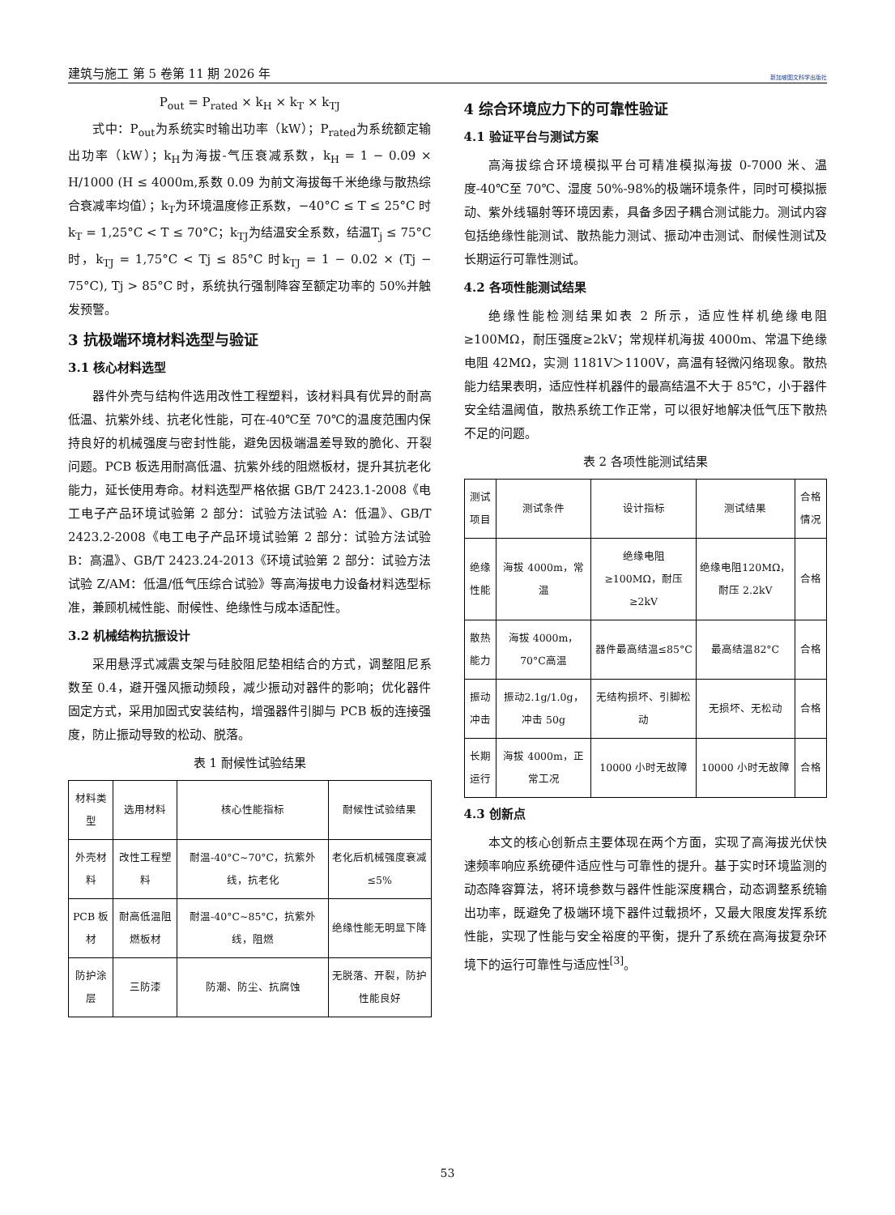建筑与施工 第 5 卷第 11 期 2026 年 新加坡图文科学出版社
P<sub>out</sub> = P<sub>rated</sub> × k<sub>H</sub> × k<sub>T</sub> × k<sub>TJ</sub>
式中：P<sub>out</sub>为系统实时输出功率（kW）；P<sub>rated</sub>为系统额定输出功率（kW）；k<sub>H</sub>为海拔-气压衰减系数，k<sub>H</sub> = 1 − 0.09 × H/1000 (H ≤ 4000m,系数 0.09 为前文海拔每千米绝缘与散热综合衰减率均值）；k<sub>T</sub>为环境温度修正系数，−40°C ≤ T ≤ 25°C 时 k<sub>T</sub> = 1,25°C < T ≤ 70°C；k<sub>TJ</sub>为结温安全系数，结温T<sub>j</sub> ≤ 75°C 时，k<sub>TJ</sub> = 1,75°C < Tj ≤ 85°C 时k<sub>TJ</sub> = 1 − 0.02 × (Tj − 75°C), Tj > 85°C 时，系统执行强制降容至额定功率的 50%并触发预警。
3 抗极端环境材料选型与验证
3.1 核心材料选型
器件外壳与结构件选用改性工程塑料，该材料具有优异的耐高低温、抗紫外线、抗老化性能，可在-40℃至 70℃的温度范围内保持良好的机械强度与密封性能，避免因极端温差导致的脆化、开裂问题。PCB 板选用耐高低温、抗紫外线的阻燃板材，提升其抗老化能力，延长使用寿命。材料选型严格依据 GB/T 2423.1-2008《电工电子产品环境试验第 2 部分：试验方法试验 A：低温》、GB/T 2423.2-2008《电工电子产品环境试验第 2 部分：试验方法试验 B：高温》、GB/T 2423.24-2013《环境试验第 2 部分：试验方法试验 Z/AM：低温/低气压综合试验》等高海拔电力设备材料选型标准，兼顾机械性能、耐候性、绝缘性与成本适配性。
3.2 机械结构抗振设计
采用悬浮式减震支架与硅胶阻尼垫相结合的方式，调整阻尼系数至 0.4，避开强风振动频段，减少振动对器件的影响；优化器件固定方式，采用加固式安装结构，增强器件引脚与 PCB 板的连接强度，防止振动导致的松动、脱落。
表 1 耐候性试验结果
| 材料类型 | 选用材料 | 核心性能指标 | 耐候性试验结果 |
| 外壳材料 | 改性工程塑料 | 耐温-40°C~70°C，抗紫外线，抗老化 | 老化后机械强度衰减≤5% |
| PCB 板材 | 耐高低温阻燃板材 | 耐温-40°C~85°C，抗紫外线，阻燃 | 绝缘性能无明显下降 |
| 防护涂层 | 三防漆 | 防潮、防尘、抗腐蚀 | 无脱落、开裂，防护性能良好 |
4 综合环境应力下的可靠性验证
4.1 验证平台与测试方案
高海拔综合环境模拟平台可精准模拟海拔 0-7000 米、温度-40℃至 70℃、湿度 50%-98%的极端环境条件，同时可模拟振动、紫外线辐射等环境因素，具备多因子耦合测试能力。测试内容包括绝缘性能测试、散热能力测试、振动冲击测试、耐候性测试及长期运行可靠性测试。
4.2 各项性能测试结果
绝缘性能检测结果如表 2 所示，适应性样机绝缘电阻≥100MΩ，耐压强度≥2kV；常规样机海拔 4000m、常温下绝缘电阻 42MΩ，实测 1181V＞1100V，高温有轻微闪络现象。散热能力结果表明，适应性样机器件的最高结温不大于 85℃，小于器件安全结温阈值，散热系统工作正常，可以很好地解决低气压下散热不足的问题。
表 2 各项性能测试结果
| 测试项目 | 测试条件 | 设计指标 | 测试结果 | 合格情况 |
| 绝缘性能 | 海拔 4000m，常温 | 绝缘电阻≥100MΩ，耐压≥2kV | 绝缘电阻120MΩ，耐压 2.2kV | 合格 |
| 散热能力 | 海拔 4000m，70°C高温 | 器件最高结温≤85°C | 最高结温82°C | 合格 |
| 振动冲击 | 振动2.1g/1.0g，冲击 50g | 无结构损坏、引脚松动 | 无损坏、无松动 | 合格 |
| 长期运行 | 海拔 4000m，正常工况 | 10000 小时无故障 | 10000 小时无故障 | 合格 |
4.3 创新点
本文的核心创新点主要体现在两个方面，实现了高海拔光伏快速频率响应系统硬件适应性与可靠性的提升。基于实时环境监测的动态降容算法，将环境参数与器件性能深度耦合，动态调整系统输出功率，既避免了极端环境下器件过载损坏，又最大限度发挥系统性能，实现了性能与安全裕度的平衡，提升了系统在高海拔复杂环境下的运行可靠性与适应性<sup>[3]</sup>。
53